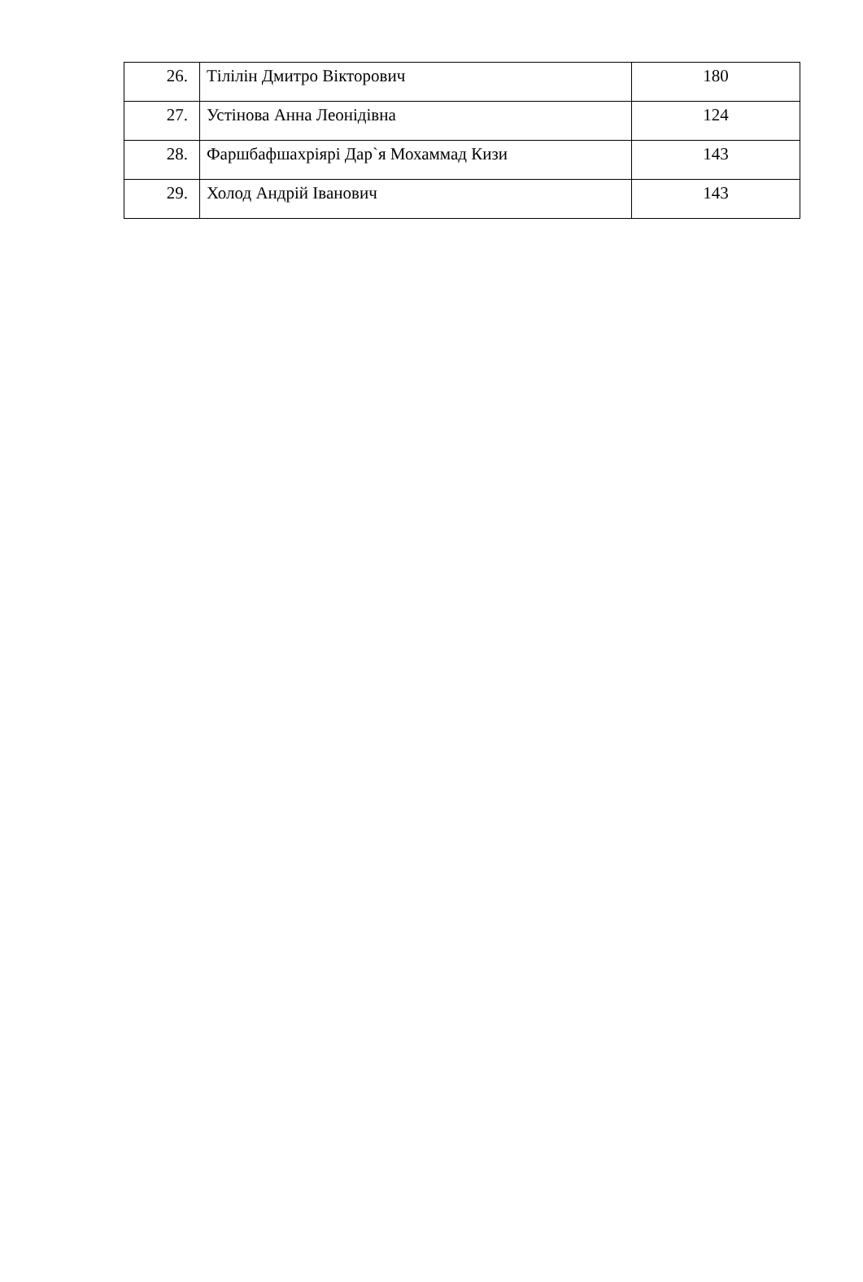| 26. | Тілілін Дмитро Вікторович | 180 |
| 27. | Устінова Анна Леонідівна | 124 |
| 28. | Фаршбафшахріярі Дар`я Мохаммад Кизи | 143 |
| 29. | Холод Андрій Іванович | 143 |